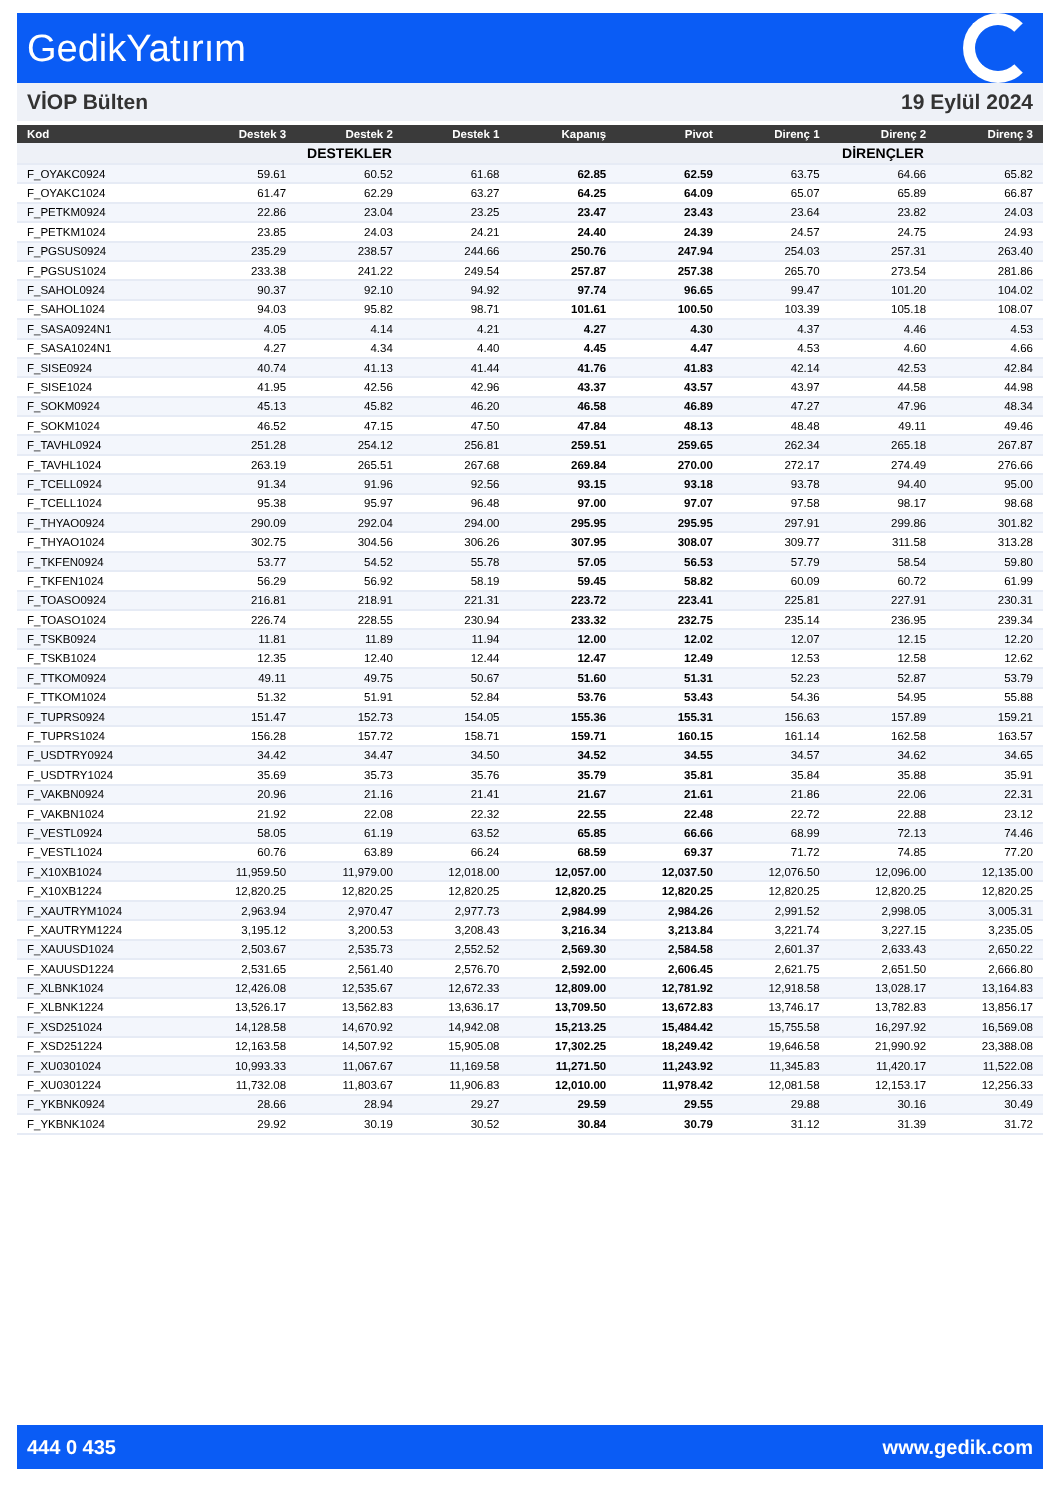GedikYatırım
VİOP Bülten 19 Eylül 2024
| Kod | Destek 3 | Destek 2 | Destek 1 | Kapanış | Pivot | Direnç 1 | Direnç 2 | Direnç 3 |
| --- | --- | --- | --- | --- | --- | --- | --- | --- |
| | DESTEKLER | | | | | DİRENÇLER | | |
| F_OYAKC0924 | 59.61 | 60.52 | 61.68 | 62.85 | 62.59 | 63.75 | 64.66 | 65.82 |
| F_OYAKC1024 | 61.47 | 62.29 | 63.27 | 64.25 | 64.09 | 65.07 | 65.89 | 66.87 |
| F_PETKM0924 | 22.86 | 23.04 | 23.25 | 23.47 | 23.43 | 23.64 | 23.82 | 24.03 |
| F_PETKM1024 | 23.85 | 24.03 | 24.21 | 24.40 | 24.39 | 24.57 | 24.75 | 24.93 |
| F_PGSUS0924 | 235.29 | 238.57 | 244.66 | 250.76 | 247.94 | 254.03 | 257.31 | 263.40 |
| F_PGSUS1024 | 233.38 | 241.22 | 249.54 | 257.87 | 257.38 | 265.70 | 273.54 | 281.86 |
| F_SAHOL0924 | 90.37 | 92.10 | 94.92 | 97.74 | 96.65 | 99.47 | 101.20 | 104.02 |
| F_SAHOL1024 | 94.03 | 95.82 | 98.71 | 101.61 | 100.50 | 103.39 | 105.18 | 108.07 |
| F_SASA0924N1 | 4.05 | 4.14 | 4.21 | 4.27 | 4.30 | 4.37 | 4.46 | 4.53 |
| F_SASA1024N1 | 4.27 | 4.34 | 4.40 | 4.45 | 4.47 | 4.53 | 4.60 | 4.66 |
| F_SISE0924 | 40.74 | 41.13 | 41.44 | 41.76 | 41.83 | 42.14 | 42.53 | 42.84 |
| F_SISE1024 | 41.95 | 42.56 | 42.96 | 43.37 | 43.57 | 43.97 | 44.58 | 44.98 |
| F_SOKM0924 | 45.13 | 45.82 | 46.20 | 46.58 | 46.89 | 47.27 | 47.96 | 48.34 |
| F_SOKM1024 | 46.52 | 47.15 | 47.50 | 47.84 | 48.13 | 48.48 | 49.11 | 49.46 |
| F_TAVHL0924 | 251.28 | 254.12 | 256.81 | 259.51 | 259.65 | 262.34 | 265.18 | 267.87 |
| F_TAVHL1024 | 263.19 | 265.51 | 267.68 | 269.84 | 270.00 | 272.17 | 274.49 | 276.66 |
| F_TCELL0924 | 91.34 | 91.96 | 92.56 | 93.15 | 93.18 | 93.78 | 94.40 | 95.00 |
| F_TCELL1024 | 95.38 | 95.97 | 96.48 | 97.00 | 97.07 | 97.58 | 98.17 | 98.68 |
| F_THYAO0924 | 290.09 | 292.04 | 294.00 | 295.95 | 295.95 | 297.91 | 299.86 | 301.82 |
| F_THYAO1024 | 302.75 | 304.56 | 306.26 | 307.95 | 308.07 | 309.77 | 311.58 | 313.28 |
| F_TKFEN0924 | 53.77 | 54.52 | 55.78 | 57.05 | 56.53 | 57.79 | 58.54 | 59.80 |
| F_TKFEN1024 | 56.29 | 56.92 | 58.19 | 59.45 | 58.82 | 60.09 | 60.72 | 61.99 |
| F_TOASO0924 | 216.81 | 218.91 | 221.31 | 223.72 | 223.41 | 225.81 | 227.91 | 230.31 |
| F_TOASO1024 | 226.74 | 228.55 | 230.94 | 233.32 | 232.75 | 235.14 | 236.95 | 239.34 |
| F_TSKB0924 | 11.81 | 11.89 | 11.94 | 12.00 | 12.02 | 12.07 | 12.15 | 12.20 |
| F_TSKB1024 | 12.35 | 12.40 | 12.44 | 12.47 | 12.49 | 12.53 | 12.58 | 12.62 |
| F_TTKOM0924 | 49.11 | 49.75 | 50.67 | 51.60 | 51.31 | 52.23 | 52.87 | 53.79 |
| F_TTKOM1024 | 51.32 | 51.91 | 52.84 | 53.76 | 53.43 | 54.36 | 54.95 | 55.88 |
| F_TUPRS0924 | 151.47 | 152.73 | 154.05 | 155.36 | 155.31 | 156.63 | 157.89 | 159.21 |
| F_TUPRS1024 | 156.28 | 157.72 | 158.71 | 159.71 | 160.15 | 161.14 | 162.58 | 163.57 |
| F_USDTRY0924 | 34.42 | 34.47 | 34.50 | 34.52 | 34.55 | 34.57 | 34.62 | 34.65 |
| F_USDTRY1024 | 35.69 | 35.73 | 35.76 | 35.79 | 35.81 | 35.84 | 35.88 | 35.91 |
| F_VAKBN0924 | 20.96 | 21.16 | 21.41 | 21.67 | 21.61 | 21.86 | 22.06 | 22.31 |
| F_VAKBN1024 | 21.92 | 22.08 | 22.32 | 22.55 | 22.48 | 22.72 | 22.88 | 23.12 |
| F_VESTL0924 | 58.05 | 61.19 | 63.52 | 65.85 | 66.66 | 68.99 | 72.13 | 74.46 |
| F_VESTL1024 | 60.76 | 63.89 | 66.24 | 68.59 | 69.37 | 71.72 | 74.85 | 77.20 |
| F_X10XB1024 | 11,959.50 | 11,979.00 | 12,018.00 | 12,057.00 | 12,037.50 | 12,076.50 | 12,096.00 | 12,135.00 |
| F_X10XB1224 | 12,820.25 | 12,820.25 | 12,820.25 | 12,820.25 | 12,820.25 | 12,820.25 | 12,820.25 | 12,820.25 |
| F_XAUTRYM1024 | 2,963.94 | 2,970.47 | 2,977.73 | 2,984.99 | 2,984.26 | 2,991.52 | 2,998.05 | 3,005.31 |
| F_XAUTRYM1224 | 3,195.12 | 3,200.53 | 3,208.43 | 3,216.34 | 3,213.84 | 3,221.74 | 3,227.15 | 3,235.05 |
| F_XAUUSD1024 | 2,503.67 | 2,535.73 | 2,552.52 | 2,569.30 | 2,584.58 | 2,601.37 | 2,633.43 | 2,650.22 |
| F_XAUUSD1224 | 2,531.65 | 2,561.40 | 2,576.70 | 2,592.00 | 2,606.45 | 2,621.75 | 2,651.50 | 2,666.80 |
| F_XLBNK1024 | 12,426.08 | 12,535.67 | 12,672.33 | 12,809.00 | 12,781.92 | 12,918.58 | 13,028.17 | 13,164.83 |
| F_XLBNK1224 | 13,526.17 | 13,562.83 | 13,636.17 | 13,709.50 | 13,672.83 | 13,746.17 | 13,782.83 | 13,856.17 |
| F_XSD251024 | 14,128.58 | 14,670.92 | 14,942.08 | 15,213.25 | 15,484.42 | 15,755.58 | 16,297.92 | 16,569.08 |
| F_XSD251224 | 12,163.58 | 14,507.92 | 15,905.08 | 17,302.25 | 18,249.42 | 19,646.58 | 21,990.92 | 23,388.08 |
| F_XU0301024 | 10,993.33 | 11,067.67 | 11,169.58 | 11,271.50 | 11,243.92 | 11,345.83 | 11,420.17 | 11,522.08 |
| F_XU0301224 | 11,732.08 | 11,803.67 | 11,906.83 | 12,010.00 | 11,978.42 | 12,081.58 | 12,153.17 | 12,256.33 |
| F_YKBNK0924 | 28.66 | 28.94 | 29.27 | 29.59 | 29.55 | 29.88 | 30.16 | 30.49 |
| F_YKBNK1024 | 29.92 | 30.19 | 30.52 | 30.84 | 30.79 | 31.12 | 31.39 | 31.72 |
444 0 435 www.gedik.com